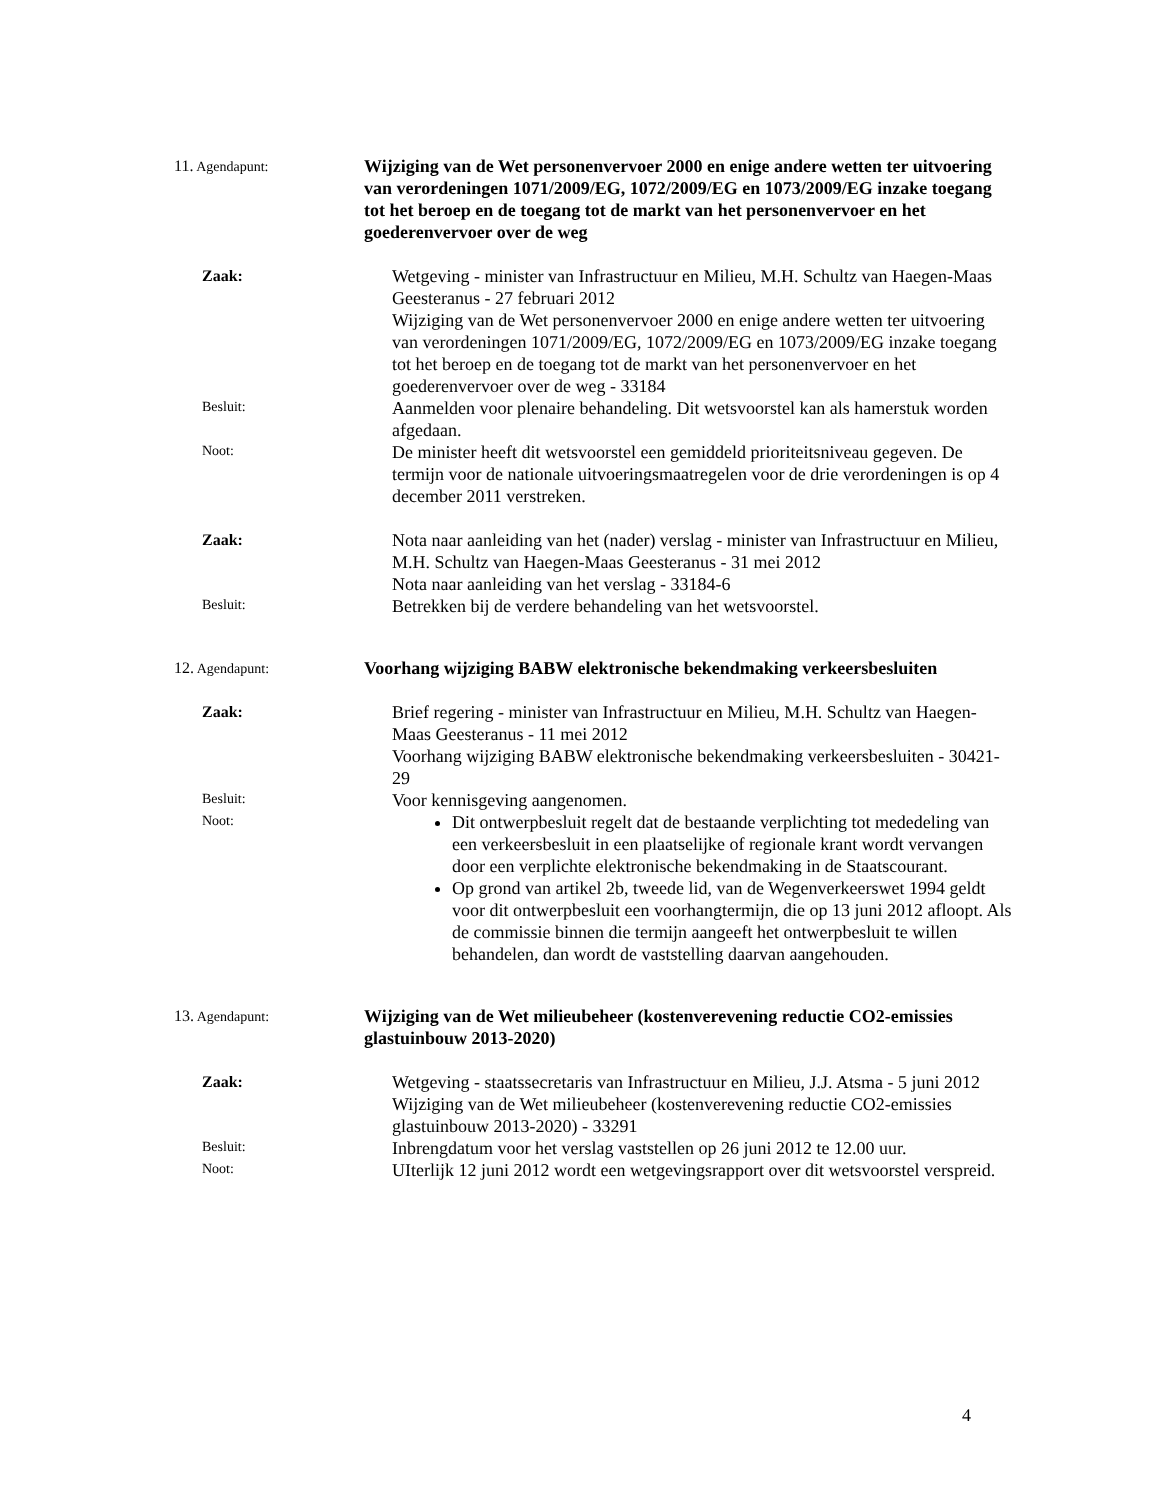11. Agendapunt:
Wijziging van de Wet personenvervoer 2000 en enige andere wetten ter uitvoering van verordeningen 1071/2009/EG, 1072/2009/EG en 1073/2009/EG inzake toegang tot het beroep en de toegang tot de markt van het personenvervoer en het goederenvervoer over de weg
Zaak:
Wetgeving - minister van Infrastructuur en Milieu, M.H. Schultz van Haegen-Maas Geesteranus - 27 februari 2012
Wijziging van de Wet personenvervoer 2000 en enige andere wetten ter uitvoering van verordeningen 1071/2009/EG, 1072/2009/EG en 1073/2009/EG inzake toegang tot het beroep en de toegang tot de markt van het personenvervoer en het goederenvervoer over de weg - 33184
Besluit:
Aanmelden voor plenaire behandeling. Dit wetsvoorstel kan als hamerstuk worden afgedaan.
Noot:
De minister heeft dit wetsvoorstel een gemiddeld prioriteitsniveau gegeven. De termijn voor de nationale uitvoeringsmaatregelen voor de drie verordeningen is op 4 december 2011 verstreken.
Zaak:
Nota naar aanleiding van het (nader) verslag - minister van Infrastructuur en Milieu, M.H. Schultz van Haegen-Maas Geesteranus - 31 mei 2012
Nota naar aanleiding van het verslag - 33184-6
Besluit:
Betrekken bij de verdere behandeling van het wetsvoorstel.
12. Agendapunt:
Voorhang wijziging BABW elektronische bekendmaking verkeersbesluiten
Zaak:
Brief regering - minister van Infrastructuur en Milieu, M.H. Schultz van Haegen-Maas Geesteranus - 11 mei 2012
Voorhang wijziging BABW elektronische bekendmaking verkeersbesluiten - 30421-29
Besluit:
Voor kennisgeving aangenomen.
Noot:
Dit ontwerpbesluit regelt dat de bestaande verplichting tot mededeling van een verkeersbesluit in een plaatselijke of regionale krant wordt vervangen door een verplichte elektronische bekendmaking in de Staatscourant.
Op grond van artikel 2b, tweede lid, van de Wegenverkeerswet 1994 geldt voor dit ontwerpbesluit een voorhangtermijn, die op 13 juni 2012 afloopt. Als de commissie binnen die termijn aangeeft het ontwerpbesluit te willen behandelen, dan wordt de vaststelling daarvan aangehouden.
13. Agendapunt:
Wijziging van de Wet milieubeheer (kostenverevening reductie CO2-emissies glastuinbouw 2013-2020)
Zaak:
Wetgeving - staatssecretaris van Infrastructuur en Milieu, J.J. Atsma - 5 juni 2012
Wijziging van de Wet milieubeheer (kostenverevening reductie CO2-emissies glastuinbouw 2013-2020) - 33291
Besluit:
Inbrengdatum voor het verslag vaststellen op 26 juni 2012 te 12.00 uur.
Noot:
UIterlijk 12 juni 2012 wordt een wetgevingsrapport over dit wetsvoorstel verspreid.
4